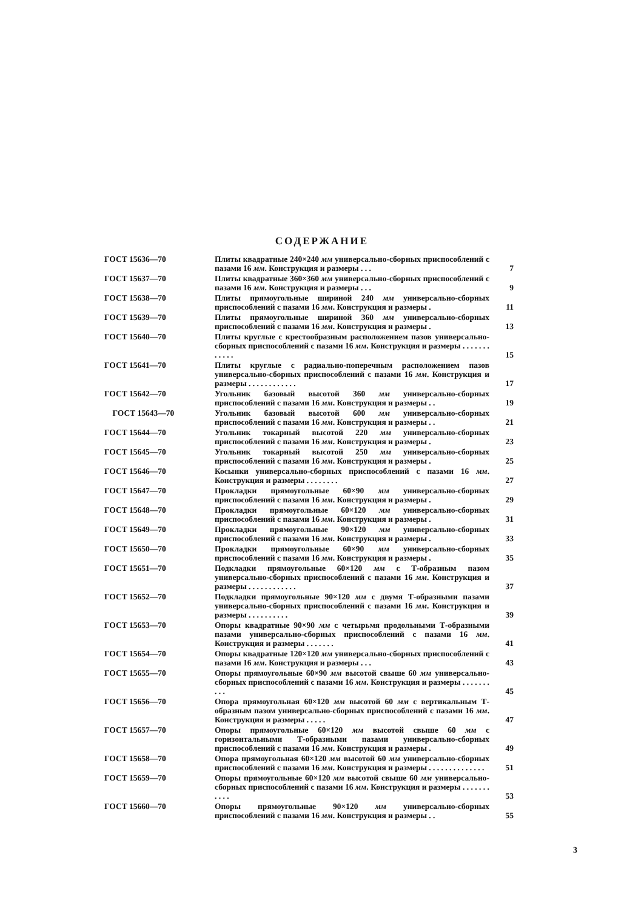СОДЕРЖАНИЕ
| ГОСТ 15636—70 | Плиты квадратные 240×240 мм универсально-сборных приспособлений с пазами 16 мм . Конструкция и размеры . . . | 7 |
| ГОСТ 15637—70 | Плиты квадратные 360×360 мм универсально-сборных приспособлений с пазами 16 мм . Конструкция и размеры . . . | 9 |
| ГОСТ 15638—70 | Плиты прямоугольные шириной 240 мм универсально-сборных приспособлений с пазами 16 мм . Конструкция и размеры . | 11 |
| ГОСТ 15639—70 | Плиты прямоугольные шириной 360 мм универсально-сборных приспособлений с пазами 16 мм . Конструкция и размеры . | 13 |
| ГОСТ 15640—70 | Плиты круглые с крестообразным расположением пазов универсально-сборных приспособлений с пазами 16 мм . Конструкция и размеры . . . . . . . . . . . . | 15 |
| ГОСТ 15641—70 | Плиты круглые с радиально-поперечным расположением пазов универсально-сборных приспособлений с пазами 16 мм . Конструкция и размеры . . . . . . . . . . . . | 17 |
| ГОСТ 15642—70 | Угольник базовый высотой 360 мм универсально-сборных приспособлений с пазами 16 мм . Конструкция и размеры . . | 19 |
| ГОСТ 15643—70 | Угольник базовый высотой 600 мм универсально-сборных приспособлений с пазами 16 мм . Конструкция и размеры . . | 21 |
| ГОСТ 15644—70 | Угольник токарный высотой 220 мм универсально-сборных приспособлений с пазами 16 мм . Конструкция и размеры . | 23 |
| ГОСТ 15645—70 | Угольник токарный высотой 250 мм универсально-сборных приспособлений с пазами 16 мм . Конструкция и размеры . | 25 |
| ГОСТ 15646—70 | Косынки универсально-сборных приспособлений с пазами 16 мм . Конструкция и размеры . . . . . . . . | 27 |
| ГОСТ 15647—70 | Прокладки прямоугольные 60×90 мм универсально-сборных приспособлений с пазами 16 мм . Конструкция и размеры . | 29 |
| ГОСТ 15648—70 | Прокладки прямоугольные 60×120 мм универсально-сборных приспособлений с пазами 16 мм . Конструкция и размеры . | 31 |
| ГОСТ 15649—70 | Прокладки прямоугольные 90×120 мм универсально-сборных приспособлений с пазами 16 мм . Конструкция и размеры . | 33 |
| ГОСТ 15650—70 | Прокладки прямоугольные 60×90 мм универсально-сборных приспособлений с пазами 16 мм . Конструкция и размеры . | 35 |
| ГОСТ 15651—70 | Подкладки прямоугольные 60×120 мм с Т-образным пазом универсально-сборных приспособлений с пазами 16 мм . Конструкция и размеры . . . . . . . . . . . . | 37 |
| ГОСТ 15652—70 | Подкладки прямоугольные 90×120 мм с двумя Т-образными пазами универсально-сборных приспособлений с пазами 16 мм . Конструкция и размеры . . . . . . . . . . | 39 |
| ГОСТ 15653—70 | Опоры квадратные 90×90 мм с четырьмя продольными Т-образными пазами универсально-сборных приспособлений с пазами 16 мм . Конструкция и размеры . . . . . . . | 41 |
| ГОСТ 15654—70 | Опоры квадратные 120×120 мм универсально-сборных приспособлений с пазами 16 мм . Конструкция и размеры . . . | 43 |
| ГОСТ 15655—70 | Опоры прямоугольные 60×90 мм высотой свыше 60 мм универсально-сборных приспособлений с пазами 16 мм . Конструкция и размеры . . . . . . . . . . | 45 |
| ГОСТ 15656—70 | Опора прямоугольная 60×120 мм высотой 60 мм с вертикальным Т-образным пазом универсально-сборных приспособлений с пазами 16 мм . Конструкция и размеры . . . . . | 47 |
| ГОСТ 15657—70 | Опоры прямоугольные 60×120 мм высотой свыше 60 мм с горизонтальными Т-образными пазами универсально-сборных приспособлений с пазами 16 мм . Конструкция и размеры . | 49 |
| ГОСТ 15658—70 | Опора прямоугольная 60×120 мм высотой 60 мм универсально-сборных приспособлений с пазами 16 мм . Конструкция и размеры . . . . . . . . . . . . . . | 51 |
| ГОСТ 15659—70 | Опоры прямоугольные 60×120 мм высотой свыше 60 мм универсально-сборных приспособлений с пазами 16 мм . Конструкция и размеры . . . . . . . . . . . | 53 |
| ГОСТ 15660—70 | Опоры прямоугольные 90×120 мм универсально-сборных приспособлений с пазами 16 мм . Конструкция и размеры . . | 55 |
3